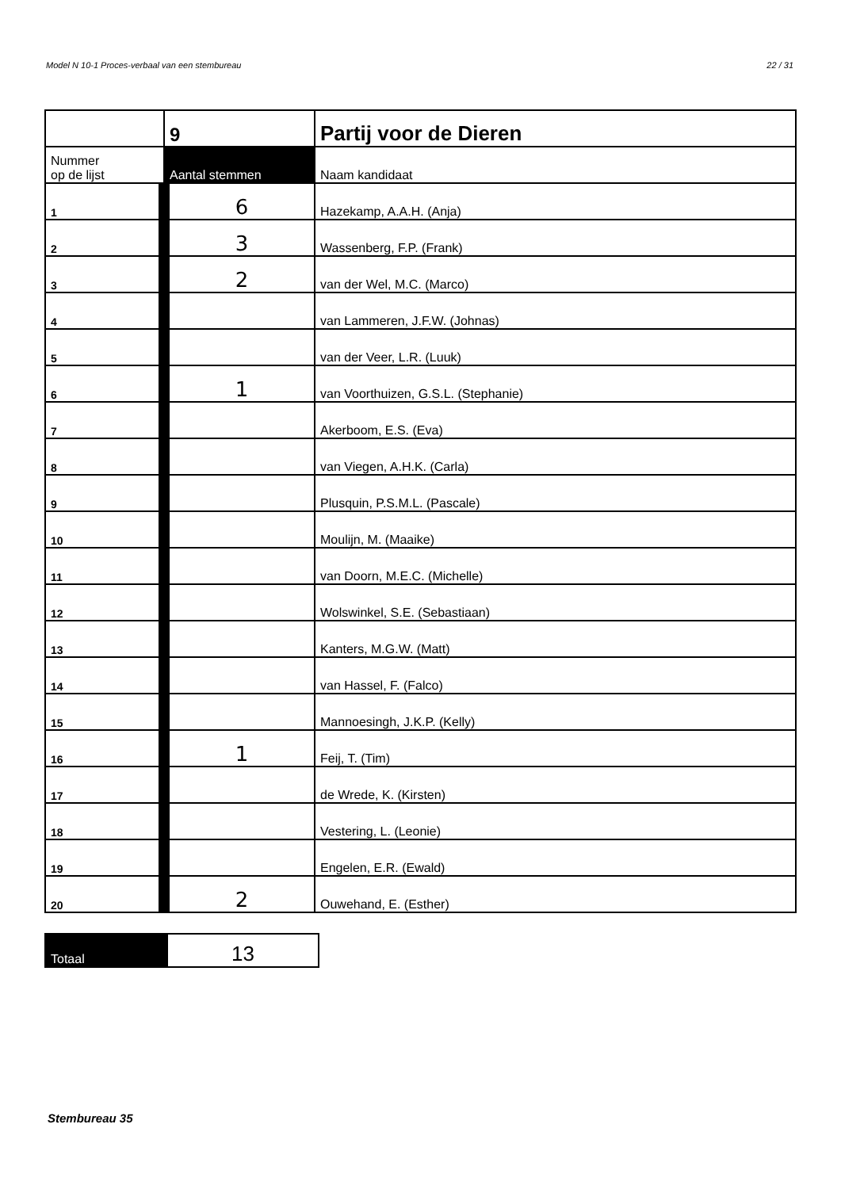Model N 10-1 Proces-verbaal van een stembureau 22 / 31
| | 9 | Partij voor de Dieren |
| Nummer op de lijst | Aantal stemmen | Naam kandidaat |
| 1 | 6 | Hazekamp, A.A.H. (Anja) |
| 2 | 3 | Wassenberg, F.P. (Frank) |
| 3 | 2 | van der Wel, M.C. (Marco) |
| 4 | | van Lammeren, J.F.W. (Johnas) |
| 5 | | van der Veer, L.R. (Luuk) |
| 6 | 1 | van Voorthuizen, G.S.L. (Stephanie) |
| 7 | | Akerboom, E.S. (Eva) |
| 8 | | van Viegen, A.H.K. (Carla) |
| 9 | | Plusquin, P.S.M.L. (Pascale) |
| 10 | | Moulijn, M. (Maaike) |
| 11 | | van Doorn, M.E.C. (Michelle) |
| 12 | | Wolswinkel, S.E. (Sebastiaan) |
| 13 | | Kanters, M.G.W. (Matt) |
| 14 | | van Hassel, F. (Falco) |
| 15 | | Mannoesingh, J.K.P. (Kelly) |
| 16 | 1 | Feij, T. (Tim) |
| 17 | | de Wrede, K. (Kirsten) |
| 18 | | Vestering, L. (Leonie) |
| 19 | | Engelen, E.R. (Ewald) |
| 20 | 2 | Ouwehand, E. (Esther) |
| Totaal | 13 |
Stembureau 35